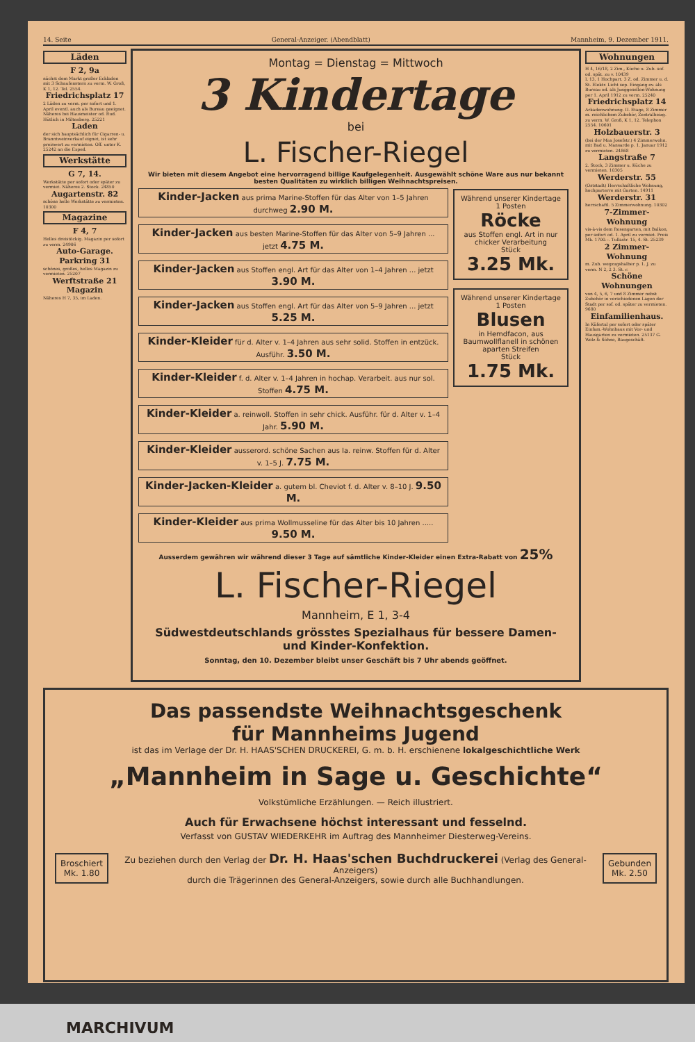14. Seite General-Anzeiger. (Abendblatt) Mannheim, 9. Dezember 1911.
Läden
F 2, 9a
nächst dem Markt großer Eckladen mit 3 Schaufenstern zu verm. W. Groß, K 1, 12. Tel. 2554.
Friedrichsplatz 17
2 Läden zu verm. per sofort und 1. April eventl. auch als Bureau geeignet. Näheres bei Hausmeister od. Rud. Hütlich in Miltenberg. 25221
Laden
der sich hauptsächlich für Cigarren- u. Branntweinverkauf eignet, ist sehr preiswert zu vermieten. Off. unter K. 25242 an die Exped.
Werkstätte
G 7, 14.
Werkstätte per sofort oder später zu vermiet. Näheres 2. Stock. 24850
Augartenstr. 82
schöne helle Werkstätte zu vermieten. 10300
Magazine
F 4, 7
Helles dreistöckig. Magazin per sofort zu verm. 24906
Auto-Garage.
Parkring 31
schönes, großes, helles Magazin zu vermieten. 25207
Werftstraße 21
Magazin
Näheres H 7, 35, im Laden.
Montag = Dienstag = Mittwoch
3 Kindertage
bei
L. Fischer-Riegel
Wir bieten mit diesem Angebot eine hervorragend billige Kaufgelegenheit. Ausgewählt schöne Ware aus nur bekannt besten Qualitäten zu wirklich billigen Weihnachtspreisen.
Kinder-Jacken aus prima Marine-Stoffen für das Alter von 1–5 Jahren durchweg 2.90 M.
Kinder-Jacken aus besten Marine-Stoffen für das Alter von 5–9 Jahren ... jetzt 4.75 M.
Kinder-Jacken aus Stoffen engl. Art für das Alter von 1–4 Jahren ... jetzt 3.90 M.
Kinder-Jacken aus Stoffen engl. Art für das Alter von 5–9 Jahren ... jetzt 5.25 M.
Kinder-Kleider für d. Alter v. 1–4 Jahren aus sehr solid. Stoffen in entzück. Ausführ. 3.50 M.
Kinder-Kleider f. d. Alter v. 1–4 Jahren in hochap. Verarbeit. aus nur sol. Stoffen 4.75 M.
Kinder-Kleider a. reinwoll. Stoffen in sehr chick. Ausführ. für d. Alter v. 1–4 Jahr. 5.90 M.
Kinder-Kleider ausserord. schöne Sachen aus Ia. reinw. Stoffen für d. Alter v. 1–5 J. 7.75 M.
Kinder-Jacken-Kleider a. gutem bl. Cheviot f. d. Alter v. 8–10 J. 9.50 M.
Kinder-Kleider aus prima Wollmusseline für das Alter bis 10 Jahren ..... 9.50 M.
Während unserer Kindertage
1 Posten Röcke aus Stoffen engl. Art in nur chicker Verarbeitung
Stück 3.25 Mk.
Während unserer Kindertage
1 Posten Blusen in Hemdfacon, aus Baumwollflanell in schönen aparten Streifen
Stück 1.75 Mk.
Ausserdem gewähren wir während dieser 3 Tage auf sämtliche Kinder-Kleider einen Extra-Rabatt von 25%
L. Fischer-Riegel
Mannheim, E 1, 3-4
Südwestdeutschlands grösstes Spezialhaus für bessere Damen- und Kinder-Konfektion.
Sonntag, den 10. Dezember bleibt unser Geschäft bis 7 Uhr abends geöffnet.
Wohnungen
H 4, 16/18, 2 Zim., Küche u. Zub. sof. od. spät. zu v. 10439
L 13, 1 Hochpart. 3 Z. od. Zimmer u. d. St. Elektr. Licht sep. Eingang ev. als Bureau od. als Junggesellen-Wohnung per 1. April 1912 zu verm. 25240
Friedrichsplatz 14
Arkadenwohnung. II. Etage, 8 Zimmer m. reichlichem Zubehör, Zentralheizg. zu verm. W. Groß, K 1, 12. Telephon 2554. 10601
Holzbauerstr. 3
(bei der Max Josefstr.) 4 Zimmerwohn. mit Bad u. Mansarde p. 1. Januar 1912 zu vermieten. 24868
Langstraße 7
2. Stock, 3 Zimmer u. Küche zu vermieten. 10305
Werderstr. 55
(Oststadt) Herrschaftliche Wohnung, hochparterre mit Garten. 14911
Werderstr. 31
herrschaftl. 5 Zimmerwohnung. 10302
7-Zimmer-Wohnung
vis-à-vis dem Rosengarten, mit Balkon, per sofort od. 1. April zu vermiet. Preis Mk. 1700.–. Tullastr. 15, 4. St. 25239
2 Zimmer-Wohnung
m. Zub. wegzugshalber p. 1. J. zu verm. N 2, 2 3. St. r.
Schöne Wohnungen
von 4, 5, 6, 7 und 8 Zimmer nebst Zubehör in verschiedenen Lagen der Stadt per sof. od. später zu vermieten. 9680
Einfamilienhaus.
In Käfertal per sofort oder später Einfam.-Wohnhaus mit Vor- und Hausgarten zu vermieten. 25137 G. Welz & Söhne, Baugeschäft.
Das passendste Weihnachtsgeschenk
für Mannheims Jugend
ist das im Verlage der Dr. H. HAAS'SCHEN DRUCKEREI, G. m. b. H. erschienene lokalgeschichtliche Werk
„Mannheim in Sage u. Geschichte“
Volkstümliche Erzählungen. — Reich illustriert.
Auch für Erwachsene höchst interessant und fesselnd.
Verfasst von GUSTAV WIEDERKEHR im Auftrag des Mannheimer Diesterweg-Vereins.
Broschiert
Mk. 1.80
Zu beziehen durch den Verlag der Dr. H. Haas'schen Buchdruckerei (Verlag des General-Anzeigers)
durch die Trägerinnen des General-Anzeigers, sowie durch alle Buchhandlungen.
Gebunden
Mk. 2.50
MARCHIVUM